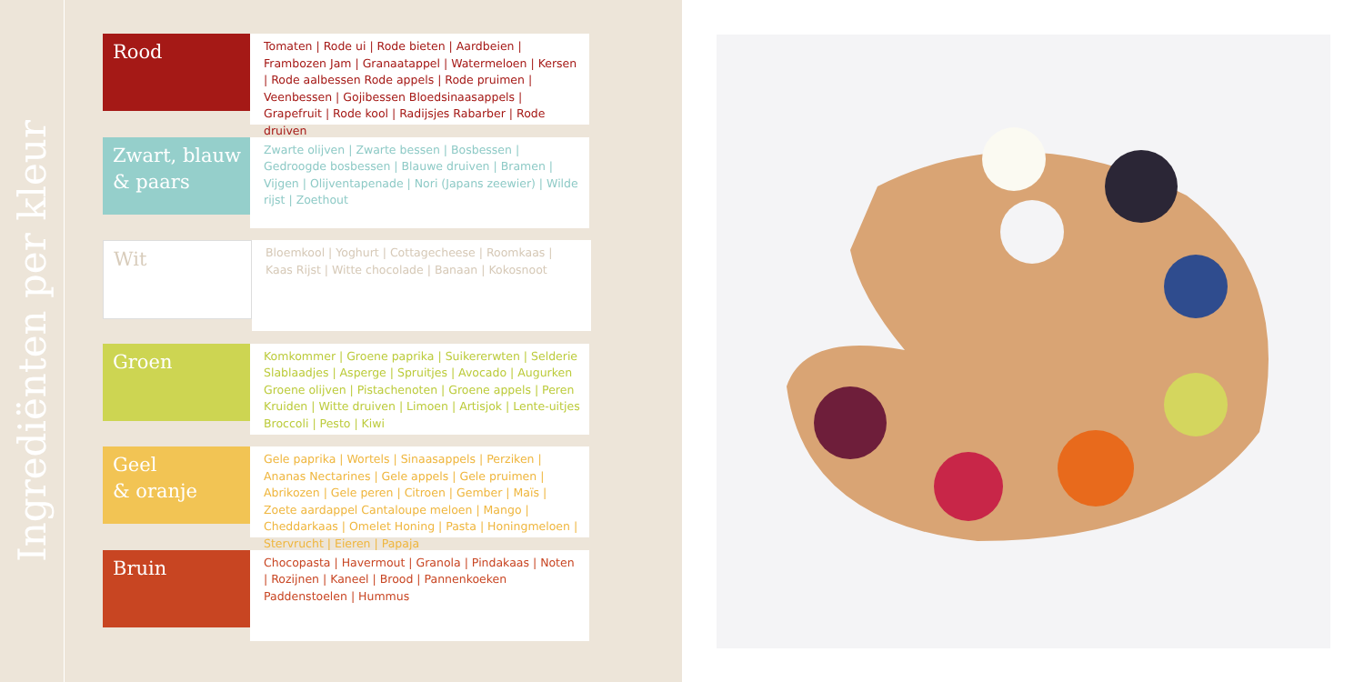Ingrediënten per kleur
Rood
Tomaten | Rode ui | Rode bieten | Aardbeien | Frambozen Jam | Granaatappel | Watermeloen | Kersen | Rode aalbessen Rode appels | Rode pruimen | Veenbessen | Gojibessen Bloedsinaasappels | Grapefruit | Rode kool | Radijsjes Rabarber | Rode druiven
Zwart, blauw & paars
Zwarte olijven | Zwarte bessen | Bosbessen | Gedroogde bosbessen | Blauwe druiven | Bramen | Vijgen | Olijven­tapenade | Nori (Japans zeewier) | Wilde rijst | Zoethout
Wit
Bloemkool | Yoghurt | Cottagecheese | Roomkaas | Kaas Rijst | Witte chocolade | Banaan | Kokosnoot
Groen
Komkommer | Groene paprika | Suikererwten | Selderie Slablaadjes | Asperge | Spruitjes | Avocado | Augurken Groene olijven | Pistachenoten | Groene appels | Peren Kruiden | Witte druiven | Limoen | Artisjok | Lente-uitjes Broccoli | Pesto | Kiwi
Geel
& oranje
Gele paprika | Wortels | Sinaasappels | Perziken | Ananas Nectarines | Gele appels | Gele pruimen | Abrikozen | Gele peren | Citroen | Gember | Maïs | Zoete aardappel Cantaloupe meloen | Mango | Cheddarkaas | Omelet Honing | Pasta | Honingmeloen | Stervrucht | Eieren | Papaja
Bruin
Chocopasta | Havermout | Granola | Pindakaas | Noten | Rozijnen | Kaneel | Brood | Pannenkoeken Paddenstoelen | Hummus